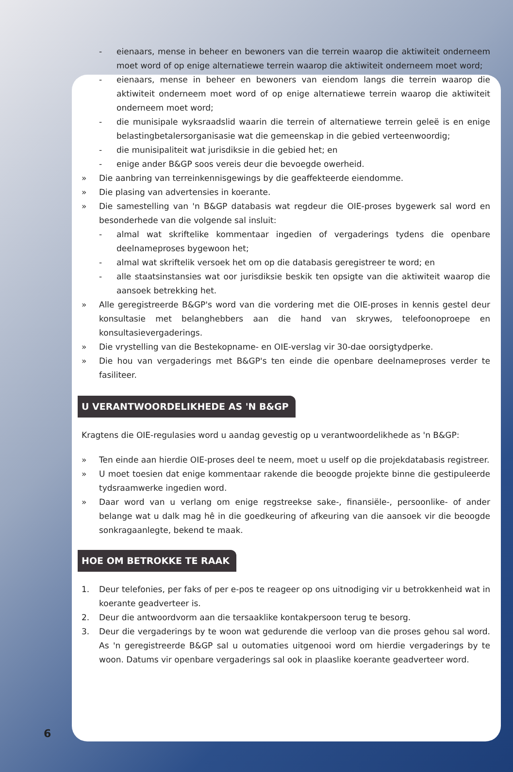- eienaars, mense in beheer en bewoners van die terrein waarop die aktiwiteit onderneem moet word of op enige alternatiewe terrein waarop die aktiwiteit onderneem moet word;
- eienaars, mense in beheer en bewoners van eiendom langs die terrein waarop die aktiwiteit onderneem moet word of op enige alternatiewe terrein waarop die aktiwiteit onderneem moet word;
- die munisipale wyksraadslid waarin die terrein of alternatiewe terrein geleë is en enige belastingbetalersorganisasie wat die gemeenskap in die gebied verteenwoordig;
- die munisipaliteit wat jurisdiksie in die gebied het; en
- enige ander B&GP soos vereis deur die bevoegde owerheid.
» Die aanbring van terreinkennisgewings by die geaffekteerde eiendomme.
» Die plasing van advertensies in koerante.
» Die samestelling van 'n B&GP databasis wat regdeur die OIE-proses bygewerk sal word en besonderhede van die volgende sal insluit:
- almal wat skriftelike kommentaar ingedien of vergaderings tydens die openbare deelnameproses bygewoon het;
- almal wat skriftelik versoek het om op die databasis geregistreer te word; en
- alle staatsinstansies wat oor jurisdiksie beskik ten opsigte van die aktiwiteit waarop die aansoek betrekking het.
» Alle geregistreerde B&GP's word van die vordering met die OIE-proses in kennis gestel deur konsultasie met belanghebbers aan die hand van skrywes, telefoonoproepe en konsultasievergaderings.
» Die vrystelling van die Bestekopname- en OIE-verslag vir 30-dae oorsigtydperke.
» Die hou van vergaderings met B&GP's ten einde die openbare deelnameproses verder te fasiliteer.
U VERANTWOORDELIKHEDE AS 'N B&GP
Kragtens die OIE-regulasies word u aandag gevestig op u verantwoordelikhede as 'n B&GP:
» Ten einde aan hierdie OIE-proses deel te neem, moet u uself op die projekdatabasis registreer.
» U moet toesien dat enige kommentaar rakende die beoogde projekte binne die gestipuleerde tydsraamwerke ingedien word.
» Daar word van u verlang om enige regstreekse sake-, finansiële-, persoonlike- of ander belange wat u dalk mag hê in die goedkeuring of afkeuring van die aansoek vir die beoogde sonkragaanlegte, bekend te maak.
HOE OM BETROKKE TE RAAK
1. Deur telefonies, per faks of per e-pos te reageer op ons uitnodiging vir u betrokkenheid wat in koerante geadverteer is.
2. Deur die antwoordvorm aan die tersaaklike kontakpersoon terug te besorg.
3. Deur die vergaderings by te woon wat gedurende die verloop van die proses gehou sal word. As 'n geregistreerde B&GP sal u outomaties uitgenooi word om hierdie vergaderings by te woon. Datums vir openbare vergaderings sal ook in plaaslike koerante geadverteer word.
6